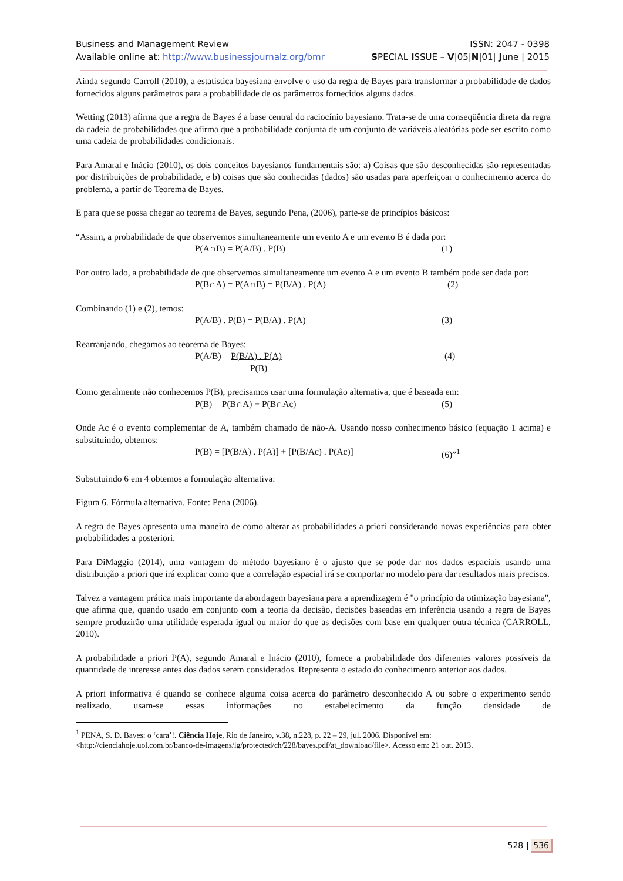Business and Management Review ISSN: 2047 - 0398
Available online at: http://www.businessjournalz.org/bmr SPECIAL ISSUE – V|05|N|01| June | 2015
Ainda segundo Carroll (2010), a estatística bayesiana envolve o uso da regra de Bayes para transformar a probabilidade de dados fornecidos alguns parâmetros para a probabilidade de os parâmetros fornecidos alguns dados.
Wetting (2013) afirma que a regra de Bayes é a base central do raciocínio bayesiano. Trata-se de uma conseqüência direta da regra da cadeia de probabilidades que afirma que a probabilidade conjunta de um conjunto de variáveis aleatórias pode ser escrito como uma cadeia de probabilidades condicionais.
Para Amaral e Inácio (2010), os dois conceitos bayesianos fundamentais são: a) Coisas que são desconhecidas são representadas por distribuições de probabilidade, e b) coisas que são conhecidas (dados) são usadas para aperfeiçoar o conhecimento acerca do problema, a partir do Teorema de Bayes.
E para que se possa chegar ao teorema de Bayes, segundo Pena, (2006), parte-se de princípios básicos:
“Assim, a probabilidade de que observemos simultaneamente um evento A e um evento B é dada por:
P(A∩B) = P(A/B) . P(B) (1)
Por outro lado, a probabilidade de que observemos simultaneamente um evento A e um evento B também pode ser dada por:
P(B∩A) = P(A∩B) = P(B/A) . P(A) (2)
Combinando (1) e (2), temos:
P(A/B) . P(B) = P(B/A) . P(A) (3)
Rearranjando, chegamos ao teorema de Bayes:
P(A/B) = P(B/A) . P(A) (4)
P(B)
Como geralmente não conhecemos P(B), precisamos usar uma formulação alternativa, que é baseada em:
P(B) = P(B∩A) + P(B∩Ac) (5)
Onde Ac é o evento complementar de A, também chamado de não-A. Usando nosso conhecimento básico (equação 1 acima) e substituindo, obtemos:
P(B) = [P(B/A) . P(A)] + [P(B/Ac) . P(Ac)] (6)”<sup>1</sup>
Substituindo 6 em 4 obtemos a formulação alternativa:
Figura 6. Fórmula alternativa. Fonte: Pena (2006).
A regra de Bayes apresenta uma maneira de como alterar as probabilidades a priori considerando novas experiências para obter probabilidades a posteriori.
Para DiMaggio (2014), uma vantagem do método bayesiano é o ajusto que se pode dar nos dados espaciais usando uma distribuição a priori que irá explicar como que a correlação espacial irá se comportar no modelo para dar resultados mais precisos.
Talvez a vantagem prática mais importante da abordagem bayesiana para a aprendizagem é "o princípio da otimização bayesiana", que afirma que, quando usado em conjunto com a teoria da decisão, decisões baseadas em inferência usando a regra de Bayes sempre produzirão uma utilidade esperada igual ou maior do que as decisões com base em qualquer outra técnica (CARROLL, 2010).
A probabilidade a priori P(A), segundo Amaral e Inácio (2010), fornece a probabilidade dos diferentes valores possíveis da quantidade de interesse antes dos dados serem considerados. Representa o estado do conhecimento anterior aos dados.
A priori informativa é quando se conhece alguma coisa acerca do parâmetro desconhecido A ou sobre o experimento sendo realizado, usam-se essas informações no estabelecimento da função densidade de
<sup>1</sup> PENA, S. D. Bayes: o ‘cara’!. Ciência Hoje, Rio de Janeiro, v.38, n.228, p. 22 – 29, jul. 2006. Disponível em: <http://cienciahoje.uol.com.br/banco-de-imagens/lg/protected/ch/228/bayes.pdf/at_download/file>. Acesso em: 21 out. 2013.
528 | 536